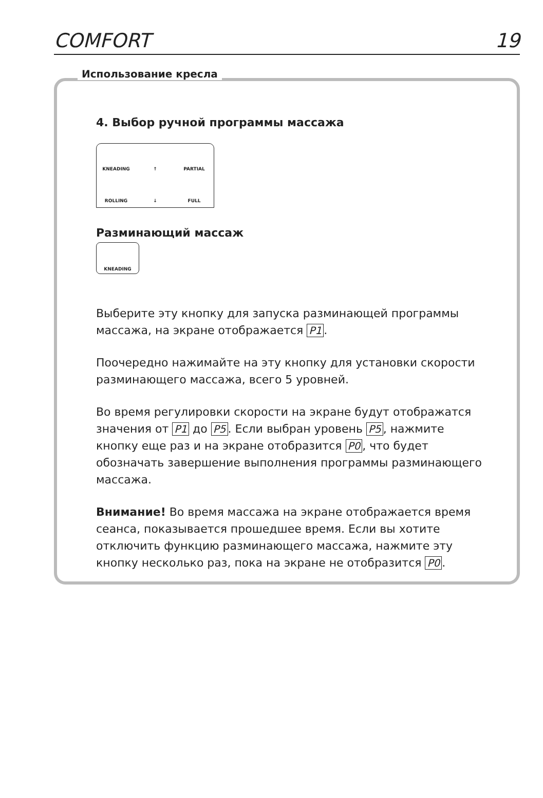COMFORT 19
Использование кресла
4. Выбор ручной программы массажа
KNEADING
↑
PARTIAL
ROLLING
↓
FULL
Разминающий массаж
KNEADING
Выберите эту кнопку для запуска разминающей программы массажа, на экране отображается P1.
Поочередно нажимайте на эту кнопку для установки скорости разминающего массажа, всего 5 уровней.
Во время регулировки скорости на экране будут отображатся значения от P1 до P5. Если выбран уровень P5, нажмите кнопку еще раз и на экране отобразится P0, что будет обозначать завершение выполнения программы разминающего массажа.
Внимание! Во время массажа на экране отображается время сеанса, показывается прошедшее время. Если вы хотите отключить функцию разминающего массажа, нажмите эту кнопку несколько раз, пока на экране не отобразится P0.